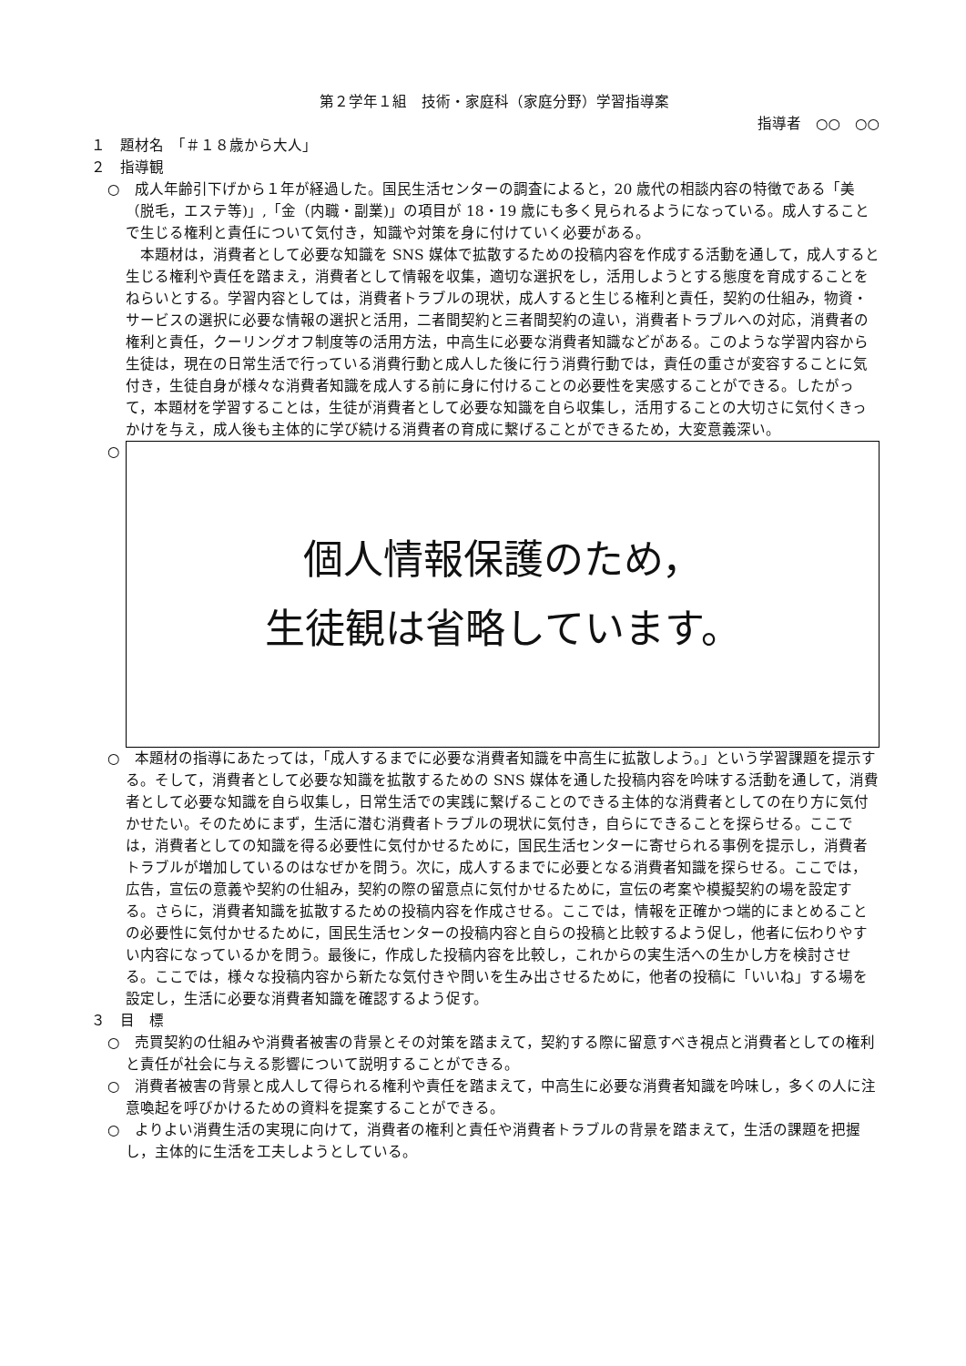第２学年１組　技術・家庭科（家庭分野）学習指導案
指導者　○○　○○
１　題材名　「＃１８歳から大人」
２　指導観
○　成人年齢引下げから１年が経過した。国民生活センターの調査によると，20 歳代の相談内容の特徴である「美（脱毛，エステ等)」,「金（内職・副業)」の項目が 18・19 歳にも多く見られるようになっている。成人することで生じる権利と責任について気付き，知識や対策を身に付けていく必要がある。
本題材は，消費者として必要な知識を SNS 媒体で拡散するための投稿内容を作成する活動を通して，成人すると生じる権利や責任を踏まえ，消費者として情報を収集，適切な選択をし，活用しようとする態度を育成することをねらいとする。学習内容としては，消費者トラブルの現状，成人すると生じる権利と責任，契約の仕組み，物資・サービスの選択に必要な情報の選択と活用，二者間契約と三者間契約の違い，消費者トラブルへの対応，消費者の権利と責任，クーリングオフ制度等の活用方法，中高生に必要な消費者知識などがある。このような学習内容から生徒は，現在の日常生活で行っている消費行動と成人した後に行う消費行動では，責任の重さが変容することに気付き，生徒自身が様々な消費者知識を成人する前に身に付けることの必要性を実感することができる。したがって，本題材を学習することは，生徒が消費者として必要な知識を自ら収集し，活用することの大切さに気付くきっかけを与え，成人後も主体的に学び続ける消費者の育成に繋げることができるため，大変意義深い。
○
個人情報保護のため，
生徒観は省略しています。
○　本題材の指導にあたっては，「成人するまでに必要な消費者知識を中高生に拡散しよう。」という学習課題を提示する。そして，消費者として必要な知識を拡散するための SNS 媒体を通した投稿内容を吟味する活動を通して，消費者として必要な知識を自ら収集し，日常生活での実践に繋げることのできる主体的な消費者としての在り方に気付かせたい。そのためにまず，生活に潜む消費者トラブルの現状に気付き，自らにできることを探らせる。ここでは，消費者としての知識を得る必要性に気付かせるために，国民生活センターに寄せられる事例を提示し，消費者トラブルが増加しているのはなぜかを問う。次に，成人するまでに必要となる消費者知識を探らせる。ここでは，広告，宣伝の意義や契約の仕組み，契約の際の留意点に気付かせるために，宣伝の考案や模擬契約の場を設定する。さらに，消費者知識を拡散するための投稿内容を作成させる。ここでは，情報を正確かつ端的にまとめることの必要性に気付かせるために，国民生活センターの投稿内容と自らの投稿と比較するよう促し，他者に伝わりやすい内容になっているかを問う。最後に，作成した投稿内容を比較し，これからの実生活への生かし方を検討させる。ここでは，様々な投稿内容から新たな気付きや問いを生み出させるために，他者の投稿に「いいね」する場を設定し，生活に必要な消費者知識を確認するよう促す。
３　目　標
○　売買契約の仕組みや消費者被害の背景とその対策を踏まえて，契約する際に留意すべき視点と消費者としての権利と責任が社会に与える影響について説明することができる。
○　消費者被害の背景と成人して得られる権利や責任を踏まえて，中高生に必要な消費者知識を吟味し，多くの人に注意喚起を呼びかけるための資料を提案することができる。
○　よりよい消費生活の実現に向けて，消費者の権利と責任や消費者トラブルの背景を踏まえて，生活の課題を把握し，主体的に生活を工夫しようとしている。